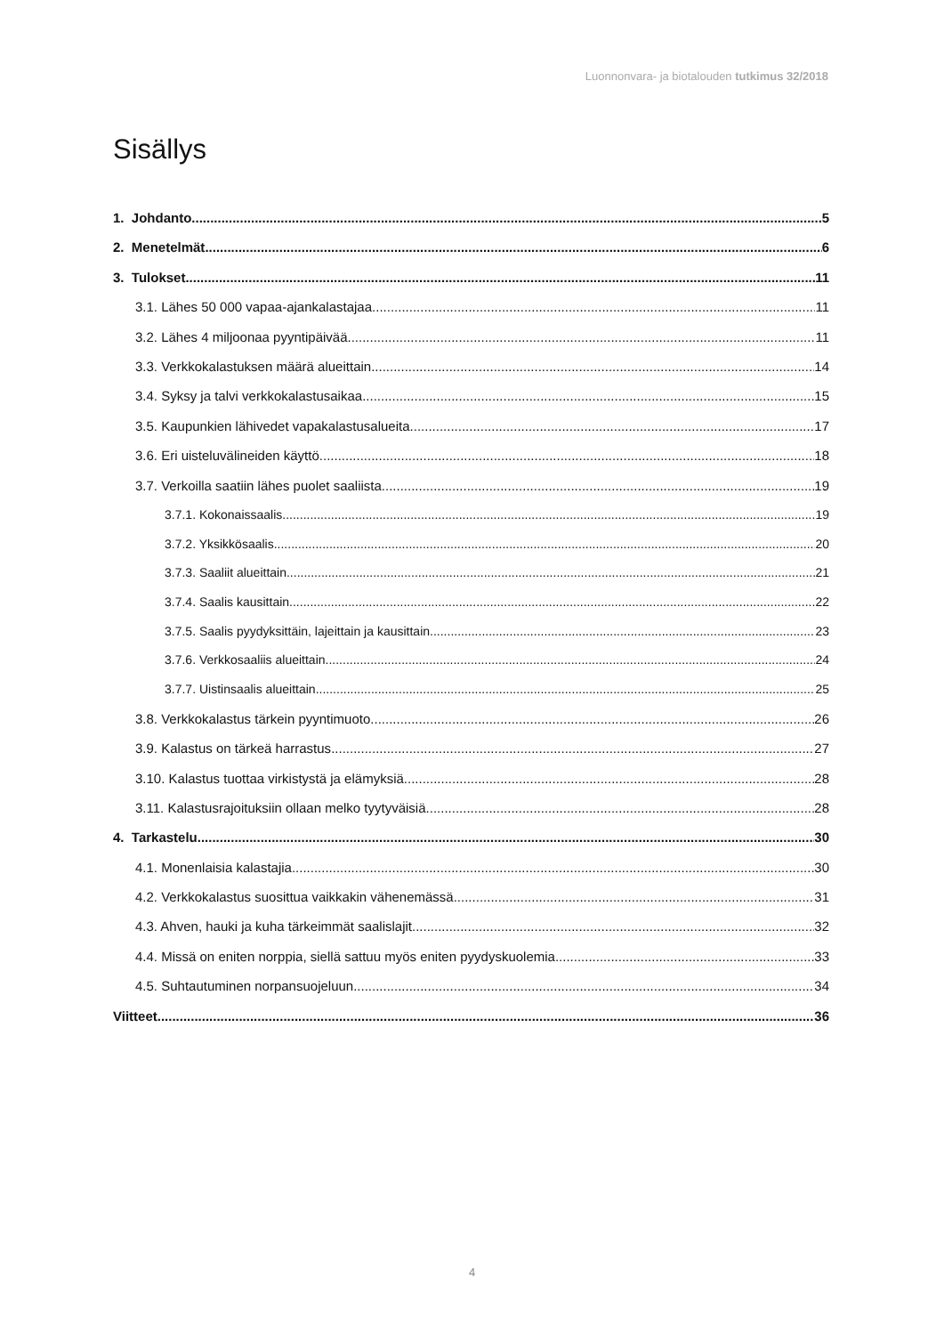Luonnonvara- ja biotalouden tutkimus 32/2018
Sisällys
1. Johdanto 5
2. Menetelmät 6
3. Tulokset 11
3.1. Lähes 50 000 vapaa-ajankalastajaa 11
3.2. Lähes 4 miljoonaa pyyntipäivää 11
3.3. Verkkokalastuksen määrä alueittain 14
3.4. Syksy ja talvi verkkokalastusaikaa 15
3.5. Kaupunkien lähivedet vapakalastusalueita 17
3.6. Eri uisteluvälineiden käyttö 18
3.7. Verkoilla saatiin lähes puolet saaliista 19
3.7.1. Kokonaissaalis 19
3.7.2. Yksikkösaalis 20
3.7.3. Saaliit alueittain 21
3.7.4. Saalis kausittain 22
3.7.5. Saalis pyydyksittäin, lajeittain ja kausittain 23
3.7.6. Verkkosaaliis alueittain 24
3.7.7. Uistinsaalis alueittain 25
3.8. Verkkokalastus tärkein pyyntimuoto 26
3.9. Kalastus on tärkeä harrastus 27
3.10. Kalastus tuottaa virkistystä ja elämyksiä 28
3.11. Kalastusrajoituksiin ollaan melko tyytyväisiä 28
4. Tarkastelu 30
4.1. Monenlaisia kalastajia 30
4.2. Verkkokalastus suosittua vaikkakin vähenemässä 31
4.3. Ahven, hauki ja kuha tärkeimmät saalislajit 32
4.4. Missä on eniten norppia, siellä sattuu myös eniten pyydyskuolemia 33
4.5. Suhtautuminen norpansuojeluun 34
Viitteet 36
4